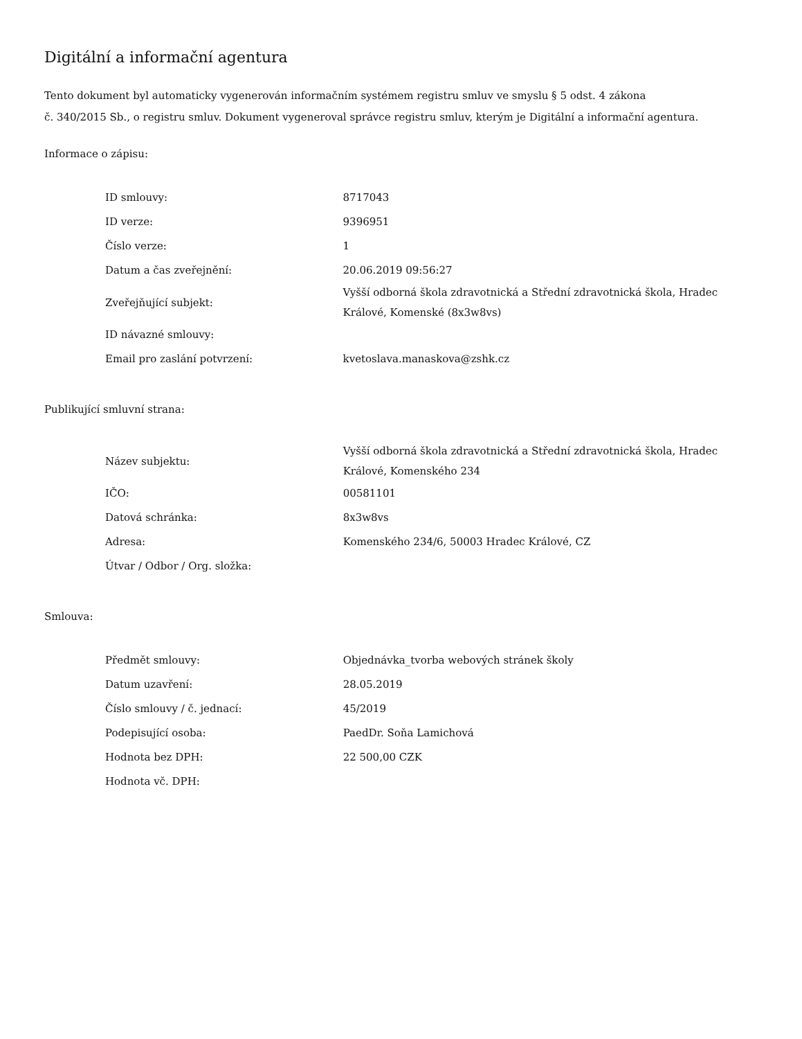Digitální a informační agentura
Tento dokument byl automaticky vygenerován informačním systémem registru smluv ve smyslu § 5 odst. 4 zákona
č. 340/2015 Sb., o registru smluv. Dokument vygeneroval správce registru smluv, kterým je Digitální a informační agentura.
Informace o zápisu:
| ID smlouvy: | 8717043 |
| ID verze: | 9396951 |
| Číslo verze: | 1 |
| Datum a čas zveřejnění: | 20.06.2019 09:56:27 |
| Zveřejňující subjekt: | Vyšší odborná škola zdravotnická a Střední zdravotnická škola, Hradec Králové, Komenské (8x3w8vs) |
| ID návazné smlouvy: | |
| Email pro zaslání potvrzení: | kvetoslava.manaskova@zshk.cz |
Publikující smluvní strana:
| Název subjektu: | Vyšší odborná škola zdravotnická a Střední zdravotnická škola, Hradec Králové, Komenského 234 |
| IČO: | 00581101 |
| Datová schránka: | 8x3w8vs |
| Adresa: | Komenského 234/6, 50003 Hradec Králové, CZ |
| Útvar / Odbor / Org. složka: | |
Smlouva:
| Předmět smlouvy: | Objednávka_tvorba webových stránek školy |
| Datum uzavření: | 28.05.2019 |
| Číslo smlouvy / č. jednací: | 45/2019 |
| Podepisující osoba: | PaedDr. Soňa Lamichová |
| Hodnota bez DPH: | 22 500,00 CZK |
| Hodnota vč. DPH: | |